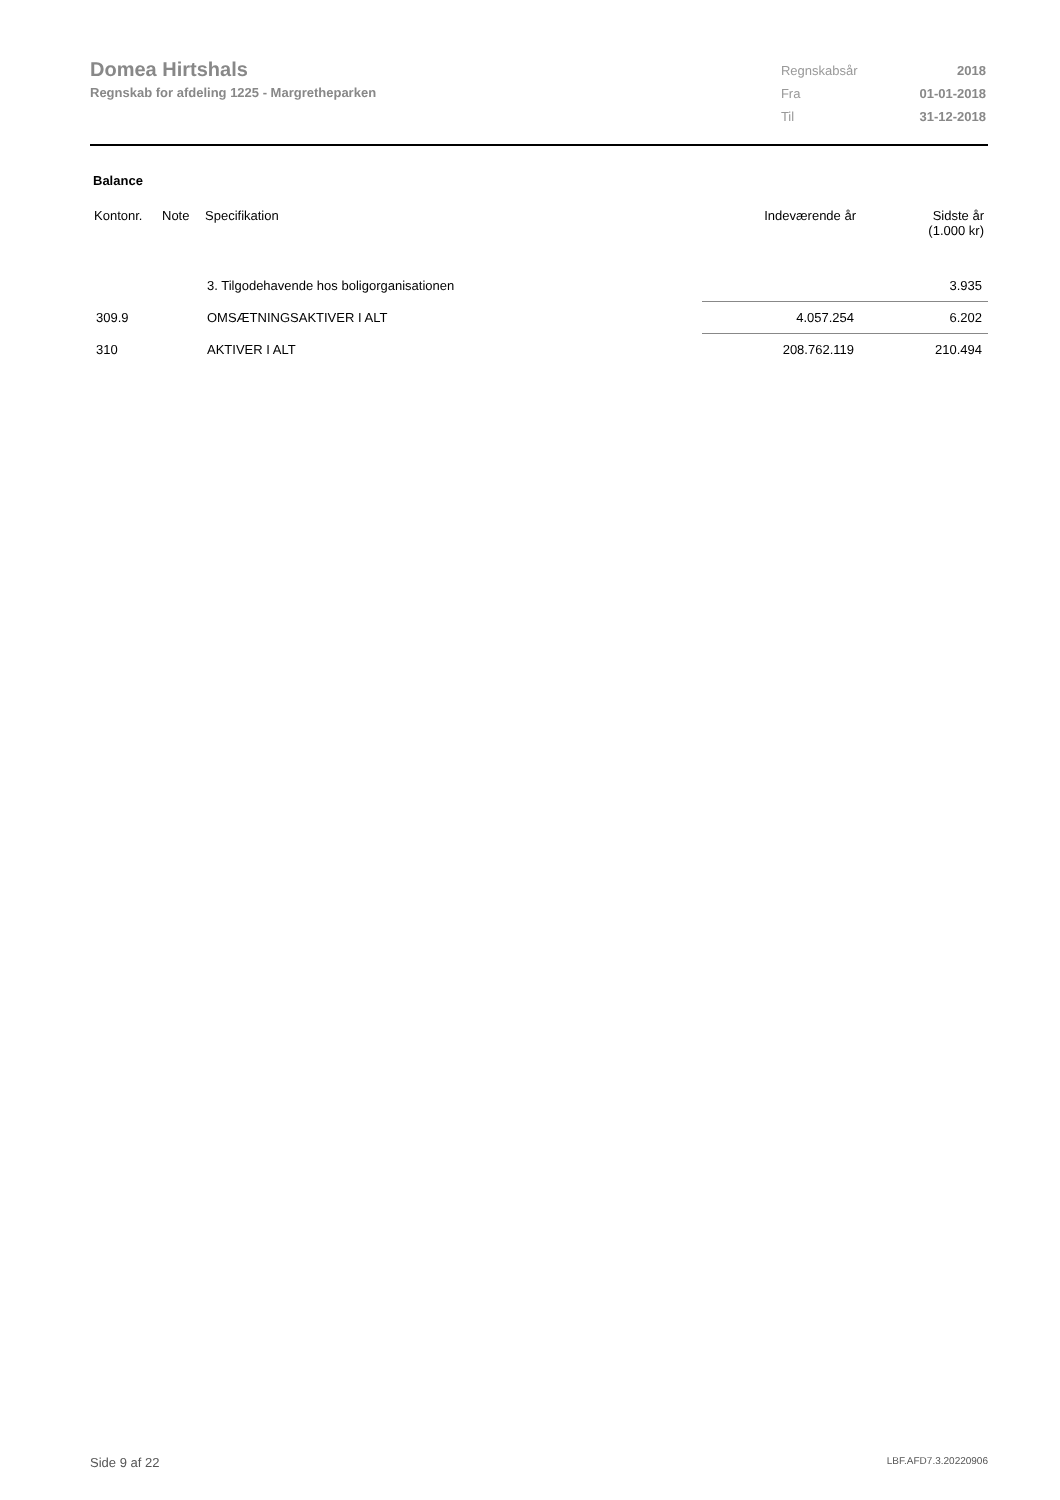Domea Hirtshals
Regnskab for afdeling 1225 - Margretheparken
| Regnskabsår | 2018 |
| Fra | 01-01-2018 |
| Til | 31-12-2018 |
Balance
| Kontonr. | Note | Specifikation | Indeværende år | Sidste år (1.000 kr) |
| --- | --- | --- | --- | --- |
| | | 3. Tilgodehavende hos boligorganisationen | | 3.935 |
| 309.9 | | OMSÆTNINGSAKTIVER I ALT | 4.057.254 | 6.202 |
| 310 | | AKTIVER I ALT | 208.762.119 | 210.494 |
Side 9 af 22 LBF.AFD7.3.20220906